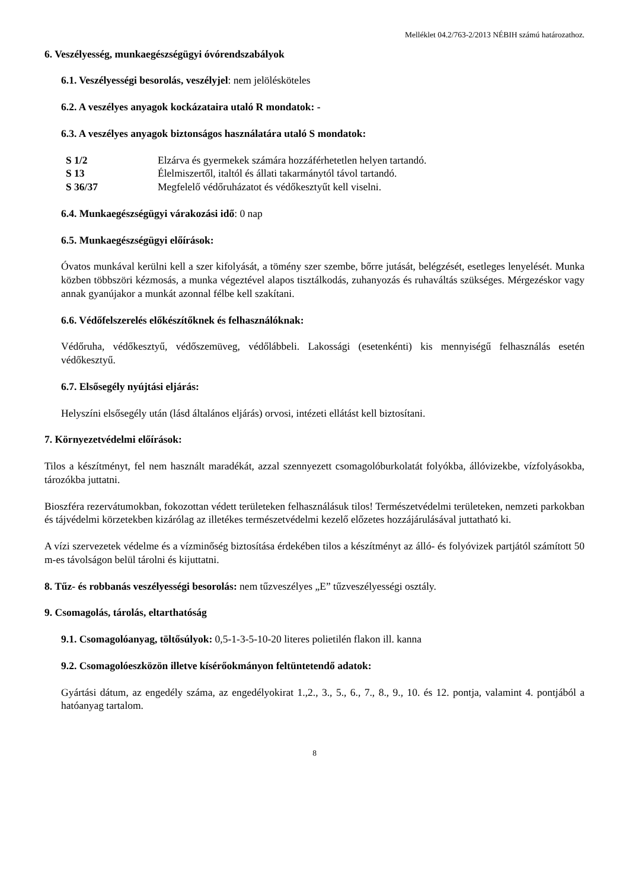Melléklet 04.2/763-2/2013 NÉBIH számú határozathoz.
6. Veszélyesség, munkaegészségügyi óvórendszabályok
6.1. Veszélyességi besorolás, veszélyjel: nem jelölésköteles
6.2. A veszélyes anyagok kockázataira utaló R mondatok: -
6.3. A veszélyes anyagok biztonságos használatára utaló S mondatok:
| S 1/2 | Elzárva és gyermekek számára hozzáférhetetlen helyen tartandó. |
| S 13 | Élelmiszertől, italtól és állati takarmánytól távol tartandó. |
| S 36/37 | Megfelelő védőruházatot és védőkesztyűt kell viselni. |
6.4. Munkaegészségügyi várakozási idő: 0 nap
6.5. Munkaegészségügyi előírások:
Óvatos munkával kerülni kell a szer kifolyását, a tömény szer szembe, bőrre jutását, belégzését, esetleges lenyelését. Munka közben többszöri kézmosás, a munka végeztével alapos tisztálkodás, zuhanyozás és ruhaváltás szükséges. Mérgezéskor vagy annak gyanújakor a munkát azonnal félbe kell szakítani.
6.6. Védőfelszerelés előkészítőknek és felhasználóknak:
Védőruha, védőkesztyű, védőszemüveg, védőlábbeli. Lakossági (esetenkénti) kis mennyiségű felhasználás esetén védőkesztyű.
6.7. Elsősegély nyújtási eljárás:
Helyszíni elsősegély után (lásd általános eljárás) orvosi, intézeti ellátást kell biztosítani.
7. Környezetvédelmi előírások:
Tilos a készítményt, fel nem használt maradékát, azzal szennyezett csomagolóburkolatát folyókba, állóvizekbe, vízfolyásokba, tározókba juttatni.
Bioszféra rezervátumokban, fokozottan védett területeken felhasználásuk tilos! Természetvédelmi területeken, nemzeti parkokban és tájvédelmi körzetekben kizárólag az illetékes természetvédelmi kezelő előzetes hozzájárulásával juttatható ki.
A vízi szervezetek védelme és a vízminőség biztosítása érdekében tilos a készítményt az álló- és folyóvizek partjától számított 50 m-es távolságon belül tárolni és kijuttatni.
8. Tűz- és robbanás veszélyességi besorolás: nem tűzveszélyes „E” tűzveszélyességi osztály.
9. Csomagolás, tárolás, eltarthatóság
9.1. Csomagolóanyag, töltősúlyok: 0,5-1-3-5-10-20 literes polietilén flakon ill. kanna
9.2. Csomagolóeszközön illetve kísérőokmányon feltüntetendő adatok:
Gyártási dátum, az engedély száma, az engedélyokirat 1.,2., 3., 5., 6., 7., 8., 9., 10. és 12. pontja, valamint 4. pontjából a hatóanyag tartalom.
8